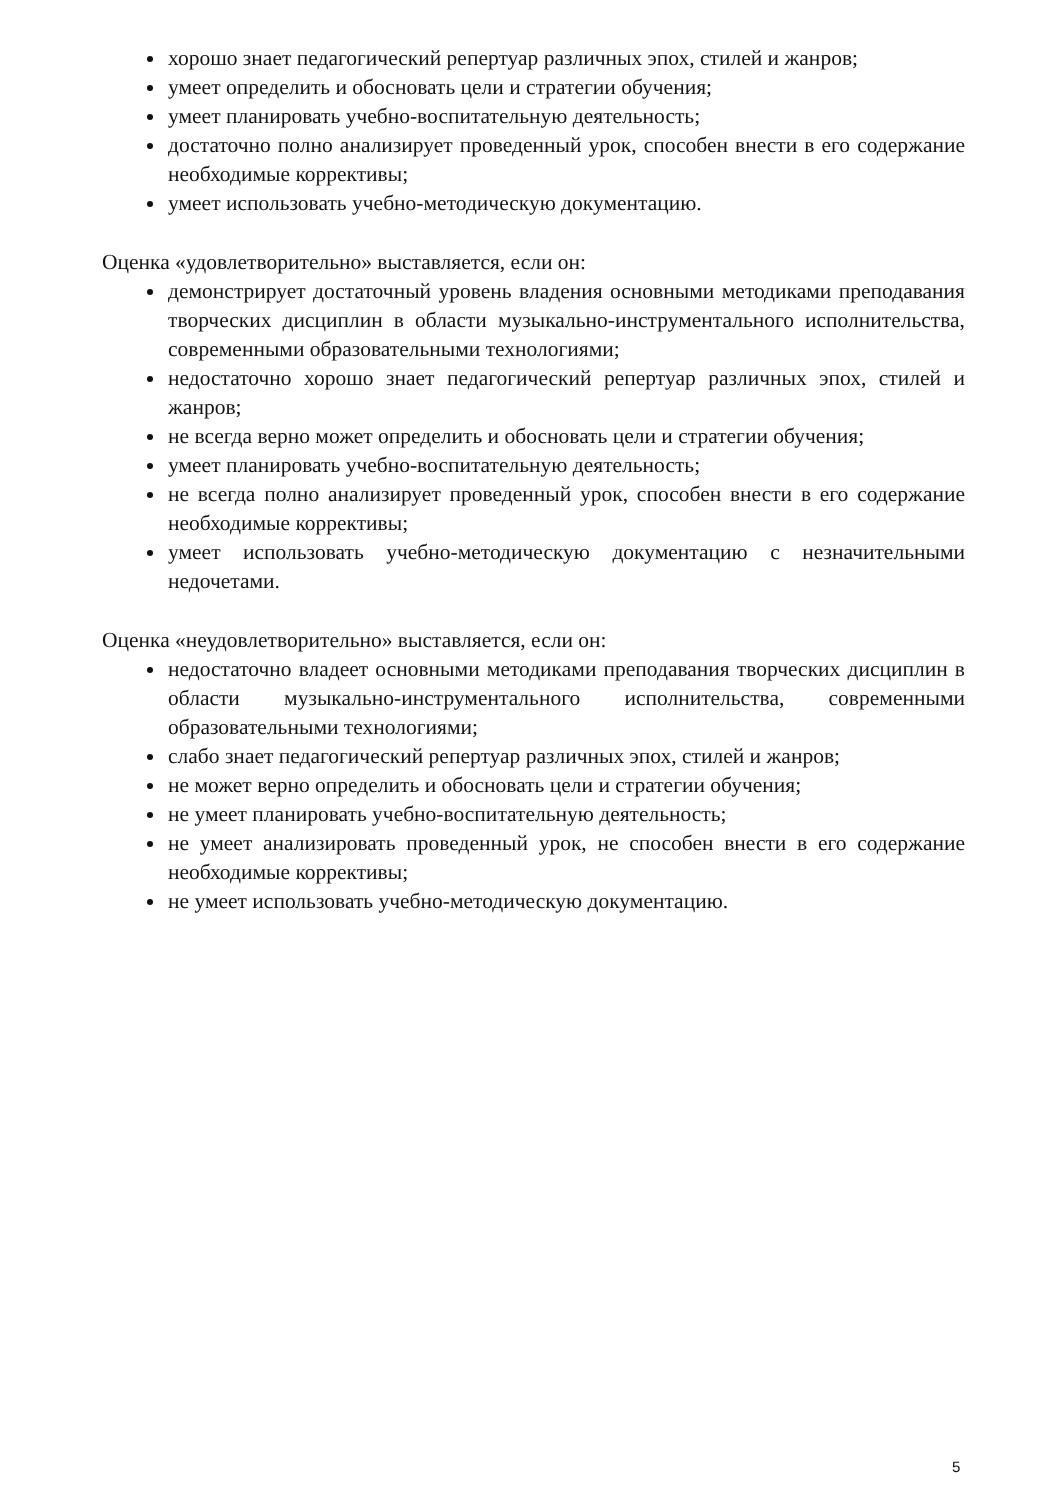хорошо знает педагогический репертуар различных эпох, стилей и жанров;
умеет определить и обосновать цели и стратегии обучения;
умеет планировать учебно-воспитательную деятельность;
достаточно полно анализирует проведенный урок, способен внести в его содержание необходимые коррективы;
умеет использовать учебно-методическую документацию.
Оценка «удовлетворительно» выставляется, если он:
демонстрирует достаточный уровень владения основными методиками преподавания творческих дисциплин в области музыкально-инструментального исполнительства, современными образовательными технологиями;
недостаточно хорошо знает педагогический репертуар различных эпох, стилей и жанров;
не всегда верно может определить и обосновать цели и стратегии обучения;
умеет планировать учебно-воспитательную деятельность;
не всегда полно анализирует проведенный урок, способен внести в его содержание необходимые коррективы;
умеет использовать учебно-методическую документацию с незначительными недочетами.
Оценка «неудовлетворительно» выставляется, если он:
недостаточно владеет основными методиками преподавания творческих дисциплин в области музыкально-инструментального исполнительства, современными образовательными технологиями;
слабо знает педагогический репертуар различных эпох, стилей и жанров;
не может верно определить и обосновать цели и стратегии обучения;
не умеет планировать учебно-воспитательную деятельность;
не умеет анализировать проведенный урок, не способен внести в его содержание необходимые коррективы;
не умеет использовать учебно-методическую документацию.
5